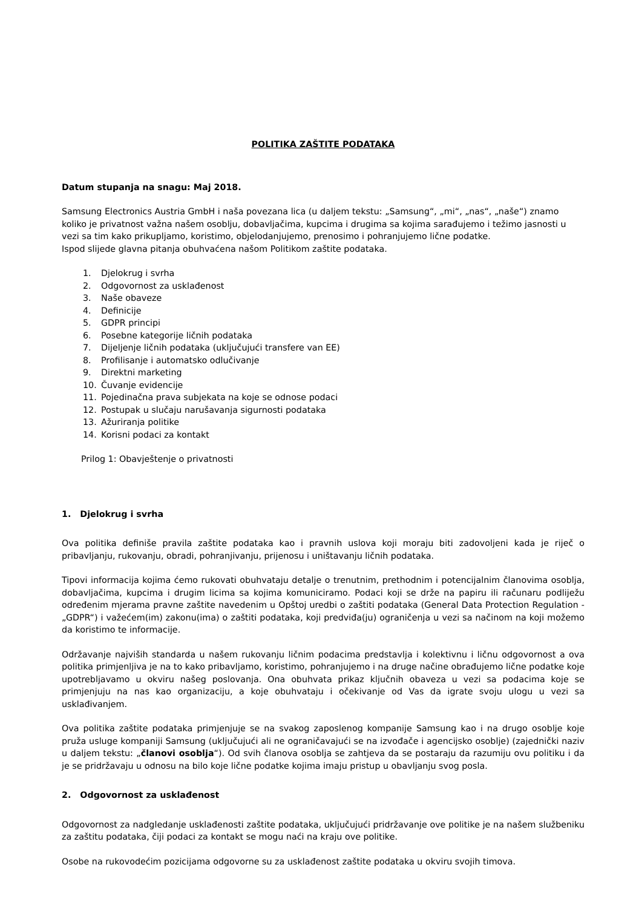POLITIKA ZAŠTITE PODATAKA
Datum stupanja na snagu: Maj 2018.
Samsung Electronics Austria GmbH i naša povezana lica (u daljem tekstu: „Samsung“, „mi“, „nas“, „naše“) znamo koliko je privatnost važna našem osoblju, dobavljačima, kupcima i drugima sa kojima sarađujemo i težimo jasnosti u vezi sa tim kako prikupljamo, koristimo, objelodanjujemo, prenosimo i pohranjujemo lične podatke.
Ispod slijede glavna pitanja obuhvaćena našom Politikom zaštite podataka.
1. Djelokrug i svrha
2. Odgovornost za usklađenost
3. Naše obaveze
4. Definicije
5. GDPR principi
6. Posebne kategorije ličnih podataka
7. Dijeljenje ličnih podataka (uključujući transfere van EE)
8. Profilisanje i automatsko odlučivanje
9. Direktni marketing
10. Čuvanje evidencije
11. Pojedinačna prava subjekata na koje se odnose podaci
12. Postupak u slučaju narušavanja sigurnosti podataka
13. Ažuriranja politike
14. Korisni podaci za kontakt
Prilog 1: Obavještenje o privatnosti
1. Djelokrug i svrha
Ova politika definiše pravila zaštite podataka kao i pravnih uslova koji moraju biti zadovoljeni kada je riječ o pribavljanju, rukovanju, obradi, pohranjivanju, prijenosu i uništavanju ličnih podataka.
Tipovi informacija kojima ćemo rukovati obuhvataju detalje o trenutnim, prethodnim i potencijalnim članovima osoblja, dobavljačima, kupcima i drugim licima sa kojima komuniciramo. Podaci koji se drže na papiru ili računaru podliježu određenim mjerama pravne zaštite navedenim u Opštoj uredbi o zaštiti podataka (General Data Protection Regulation - „GDPR“) i važećem(im) zakonu(ima) o zaštiti podataka, koji predviđa(ju) ograničenja u vezi sa načinom na koji možemo da koristimo te informacije.
Održavanje najviših standarda u našem rukovanju ličnim podacima predstavlja i kolektivnu i ličnu odgovornost a ova politika primjenljiva je na to kako pribavljamo, koristimo, pohranjujemo i na druge načine obrađujemo lične podatke koje upotrebljavamo u okviru našeg poslovanja. Ona obuhvata prikaz ključnih obaveza u vezi sa podacima koje se primjenjuju na nas kao organizaciju, a koje obuhvataju i očekivanje od Vas da igrate svoju ulogu u vezi sa usklađivanjem.
Ova politika zaštite podataka primjenjuje se na svakog zaposlenog kompanije Samsung kao i na drugo osoblje koje pruža usluge kompaniji Samsung (uključujući ali ne ograničavajući se na izvođače i agencijsko osoblje) (zajednički naziv u daljem tekstu: „članovi osoblja“). Od svih članova osoblja se zahtjeva da se postaraju da razumiju ovu politiku i da je se pridržavaju u odnosu na bilo koje lične podatke kojima imaju pristup u obavljanju svog posla.
2. Odgovornost za usklađenost
Odgovornost za nadgledanje usklađenosti zaštite podataka, uključujući pridržavanje ove politike je na našem službeniku za zaštitu podataka, čiji podaci za kontakt se mogu naći na kraju ove politike.
Osobe na rukovodećim pozicijama odgovorne su za usklađenost zaštite podataka u okviru svojih timova.